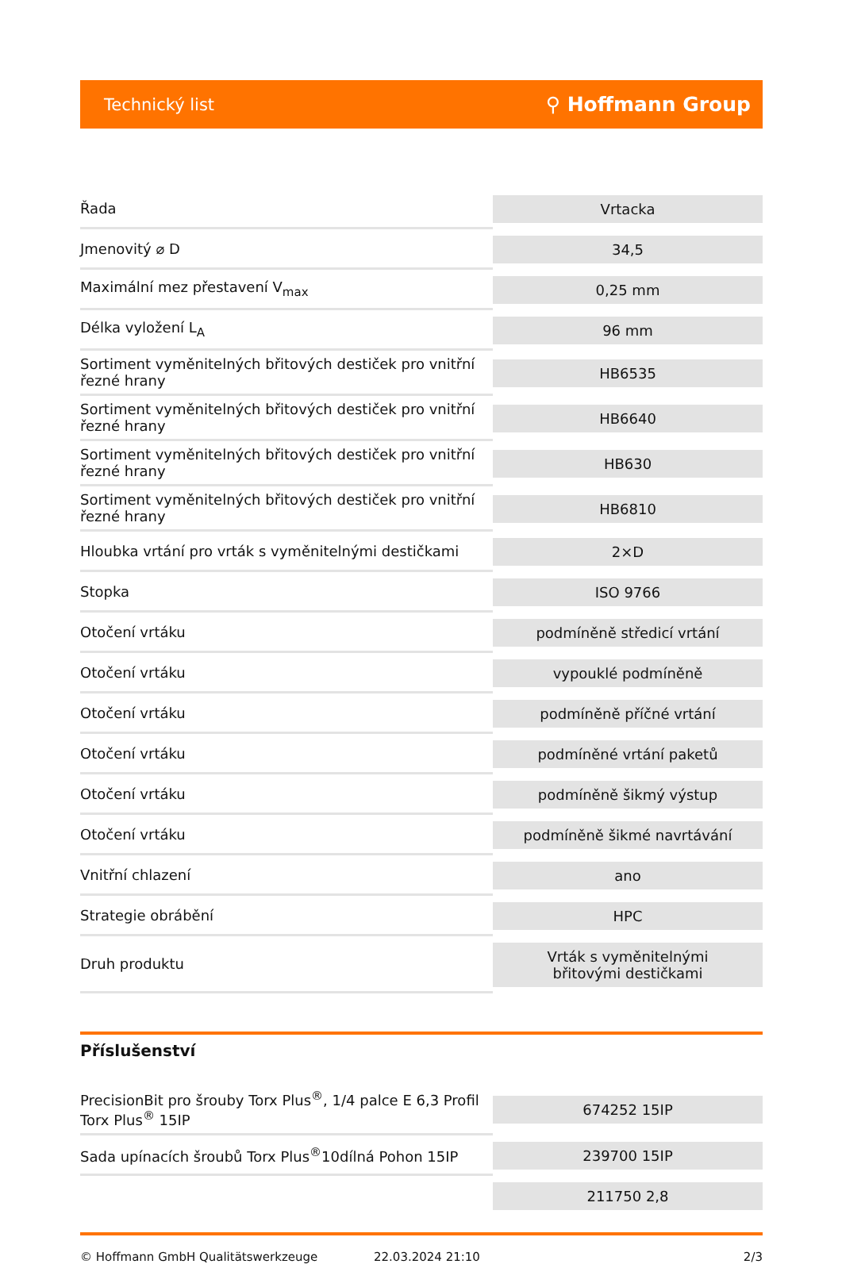Technický list ⚲ Hoffmann Group
| Řada | Vrtacka |
| Jmenovitý ⌀ D | 34,5 |
| Maximální mez přestavení V<sub>max</sub> | 0,25 mm |
| Délka vyložení L<sub>A</sub> | 96 mm |
| Sortiment vyměnitelných břitových destiček pro vnitřní řezné hrany | HB6535 |
| Sortiment vyměnitelných břitových destiček pro vnitřní řezné hrany | HB6640 |
| Sortiment vyměnitelných břitových destiček pro vnitřní řezné hrany | HB630 |
| Sortiment vyměnitelných břitových destiček pro vnitřní řezné hrany | HB6810 |
| Hloubka vrtání pro vrták s vyměnitelnými destičkami | 2×D |
| Stopka | ISO 9766 |
| Otočení vrtáku | podmíněně středicí vrtání |
| Otočení vrtáku | vypouklé podmíněně |
| Otočení vrtáku | podmíněně příčné vrtání |
| Otočení vrtáku | podmíněné vrtání paketů |
| Otočení vrtáku | podmíněně šikmý výstup |
| Otočení vrtáku | podmíněně šikmé navrtávání |
| Vnitřní chlazení | ano |
| Strategie obrábění | HPC |
| Druh produktu | Vrták s vyměnitelnými břitovými destičkami |
Příslušenství
| PrecisionBit pro šrouby Torx Plus<sup>®</sup>, 1/4 palce E 6,3 Profil Torx Plus<sup>®</sup> 15IP | 674252 15IP |
| Sada upínacích šroubů Torx Plus<sup>®</sup>10dílná Pohon 15IP | 239700 15IP |
| | 211750 2,8 |
© Hoffmann GmbH Qualitätswerkzeuge 22.03.2024 21:10 2/3